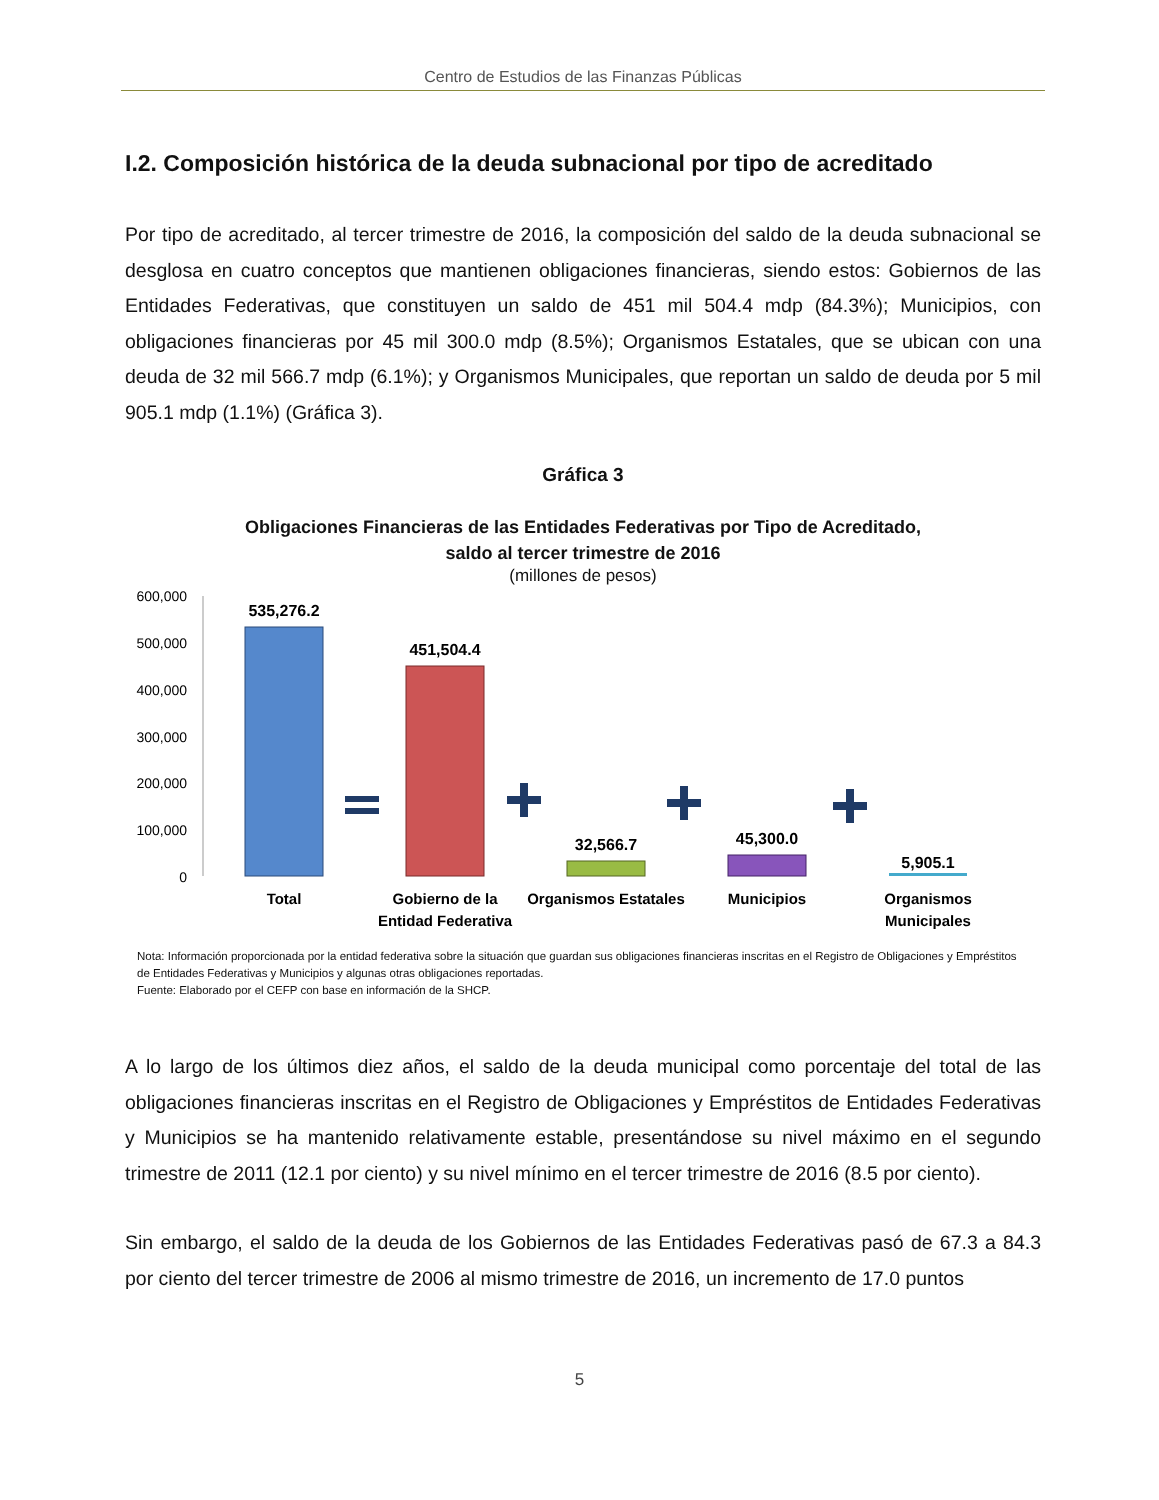Centro de Estudios de las Finanzas Públicas
I.2. Composición histórica de la deuda subnacional por tipo de acreditado
Por tipo de acreditado, al tercer trimestre de 2016, la composición del saldo de la deuda subnacional se desglosa en cuatro conceptos que mantienen obligaciones financieras, siendo estos: Gobiernos de las Entidades Federativas, que constituyen un saldo de 451 mil 504.4 mdp (84.3%); Municipios, con obligaciones financieras por 45 mil 300.0 mdp (8.5%); Organismos Estatales, que se ubican con una deuda de 32 mil 566.7 mdp (6.1%); y Organismos Municipales, que reportan un saldo de deuda por 5 mil 905.1 mdp (1.1%) (Gráfica 3).
Gráfica 3
Obligaciones Financieras de las Entidades Federativas por Tipo de Acreditado,
saldo al tercer trimestre de 2016
(millones de pesos)
600,000
500,000
400,000
300,000
200,000
100,000
0
535,276.2
451,504.4
32,566.7
45,300.0
5,905.1
Total
Gobierno de la
Entidad Federativa
Organismos Estatales
Municipios
Organismos
Municipales
Nota: Información proporcionada por la entidad federativa sobre la situación que guardan sus obligaciones financieras inscritas en el Registro de Obligaciones y Empréstitos de Entidades Federativas y Municipios y algunas otras obligaciones reportadas.
Fuente: Elaborado por el CEFP con base en información de la SHCP.
A lo largo de los últimos diez años, el saldo de la deuda municipal como porcentaje del total de las obligaciones financieras inscritas en el Registro de Obligaciones y Empréstitos de Entidades Federativas y Municipios se ha mantenido relativamente estable, presentándose su nivel máximo en el segundo trimestre de 2011 (12.1 por ciento) y su nivel mínimo en el tercer trimestre de 2016 (8.5 por ciento).
Sin embargo, el saldo de la deuda de los Gobiernos de las Entidades Federativas pasó de 67.3 a 84.3 por ciento del tercer trimestre de 2006 al mismo trimestre de 2016, un incremento de 17.0 puntos
5